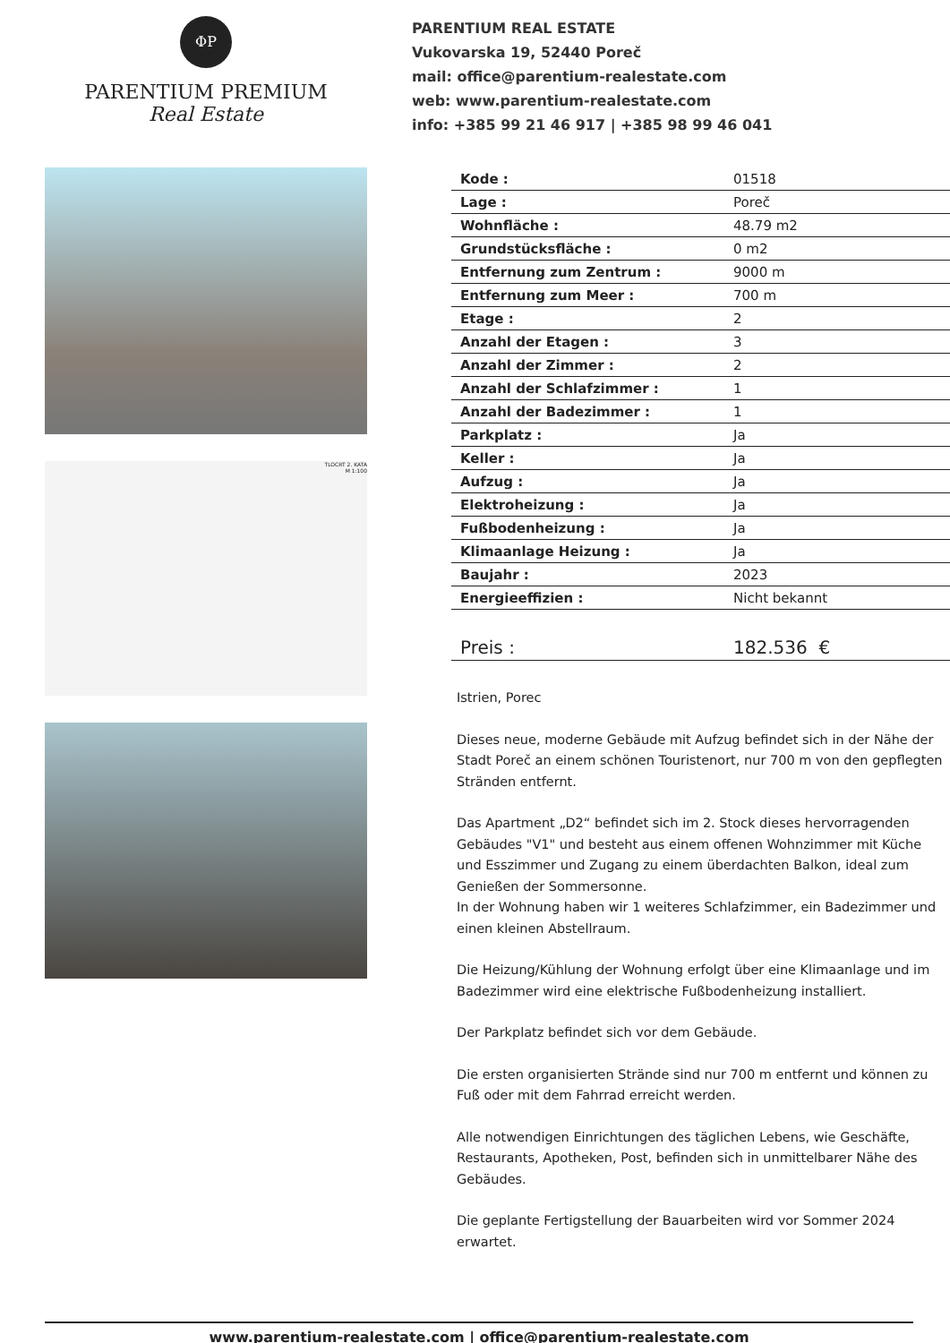ΦP
PARENTIUM PREMIUM
Real Estate
PARENTIUM REAL ESTATE
Vukovarska 19, 52440 Poreč
mail: office@parentium-realestate.com
web: www.parentium-realestate.com
info: +385 99 21 46 917 | +385 98 99 46 041
TLOCRT 2. KATA
M 1:100
| Kode : | 01518 |
| Lage : | Poreč |
| Wohnfläche : | 48.79 m2 |
| Grundstücksfläche : | 0 m2 |
| Entfernung zum Zentrum : | 9000 m |
| Entfernung zum Meer : | 700 m |
| Etage : | 2 |
| Anzahl der Etagen : | 3 |
| Anzahl der Zimmer : | 2 |
| Anzahl der Schlafzimmer : | 1 |
| Anzahl der Badezimmer : | 1 |
| Parkplatz : | Ja |
| Keller : | Ja |
| Aufzug : | Ja |
| Elektroheizung : | Ja |
| Fußbodenheizung : | Ja |
| Klimaanlage Heizung : | Ja |
| Baujahr : | 2023 |
| Energieeffizien : | Nicht bekannt |
| Preis : | 182.536 € |
Istrien, Porec
Dieses neue, moderne Gebäude mit Aufzug befindet sich in der Nähe der Stadt Poreč an einem schönen Touristenort, nur 700 m von den gepflegten Stränden entfernt.
Das Apartment „D2“ befindet sich im 2. Stock dieses hervorragenden Gebäudes "V1" und besteht aus einem offenen Wohnzimmer mit Küche und Esszimmer und Zugang zu einem überdachten Balkon, ideal zum Genießen der Sommersonne.
In der Wohnung haben wir 1 weiteres Schlafzimmer, ein Badezimmer und einen kleinen Abstellraum.
Die Heizung/Kühlung der Wohnung erfolgt über eine Klimaanlage und im Badezimmer wird eine elektrische Fußbodenheizung installiert.
Der Parkplatz befindet sich vor dem Gebäude.
Die ersten organisierten Strände sind nur 700 m entfernt und können zu Fuß oder mit dem Fahrrad erreicht werden.
Alle notwendigen Einrichtungen des täglichen Lebens, wie Geschäfte, Restaurants, Apotheken, Post, befinden sich in unmittelbarer Nähe des Gebäudes.
Die geplante Fertigstellung der Bauarbeiten wird vor Sommer 2024 erwartet.
www.parentium-realestate.com | office@parentium-realestate.com